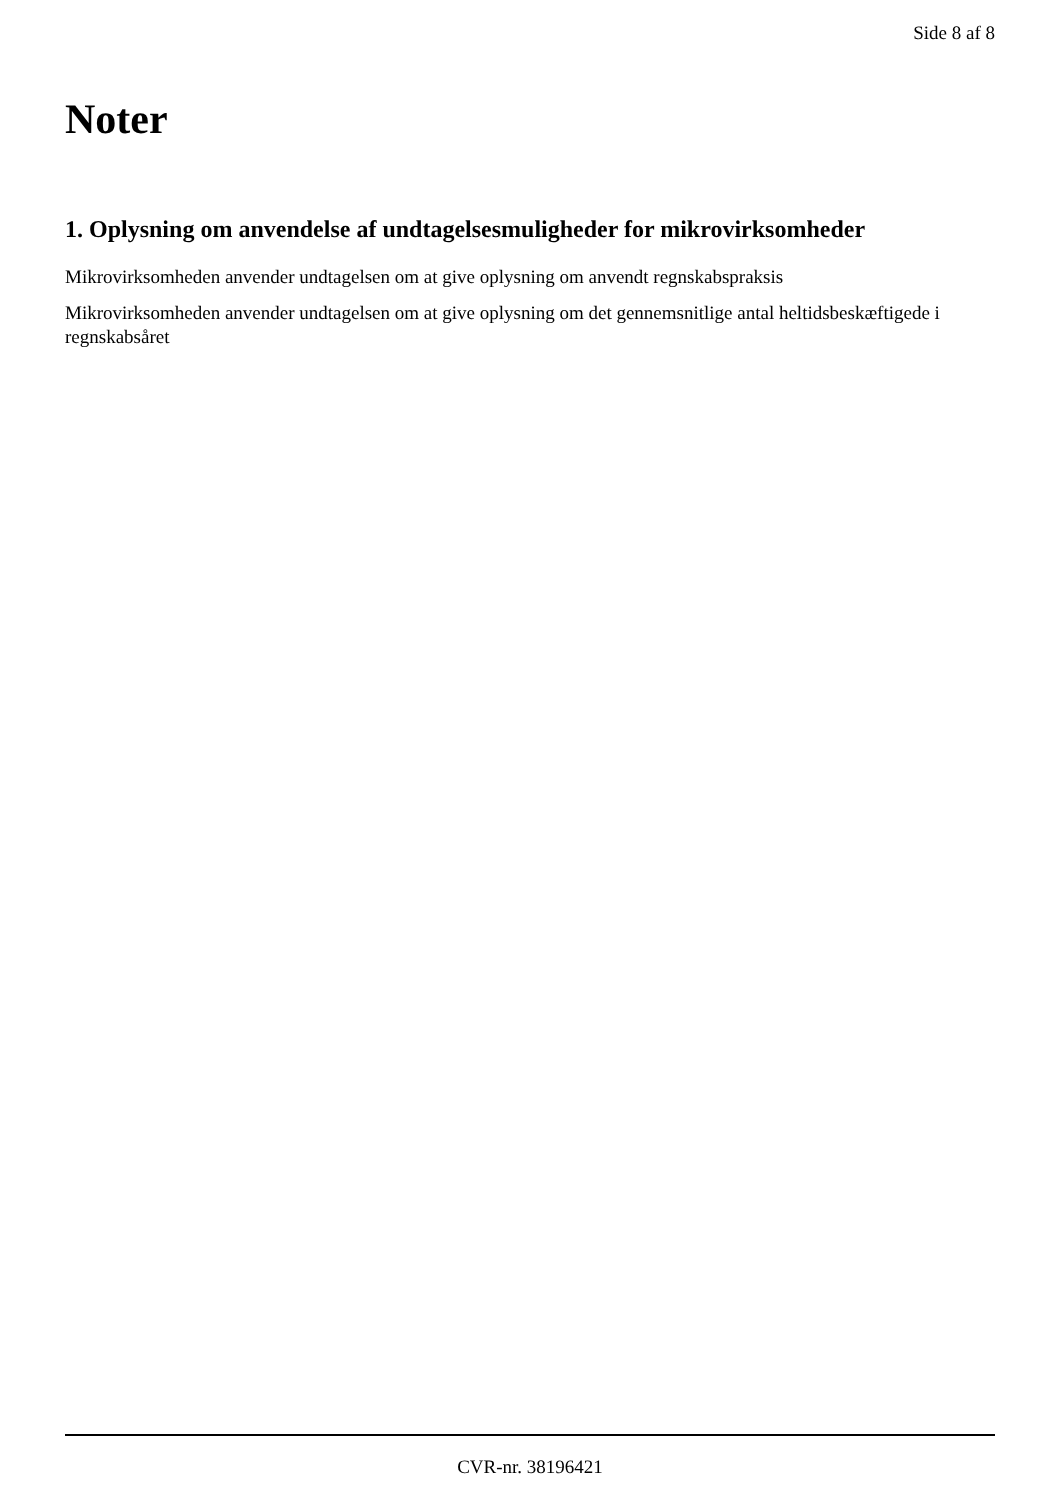Side 8 af 8
Noter
1. Oplysning om anvendelse af undtagelsesmuligheder for mikrovirksomheder
Mikrovirksomheden anvender undtagelsen om at give oplysning om anvendt regnskabspraksis
Mikrovirksomheden anvender undtagelsen om at give oplysning om det gennemsnitlige antal heltidsbeskæftigede i regnskabsåret
CVR-nr. 38196421